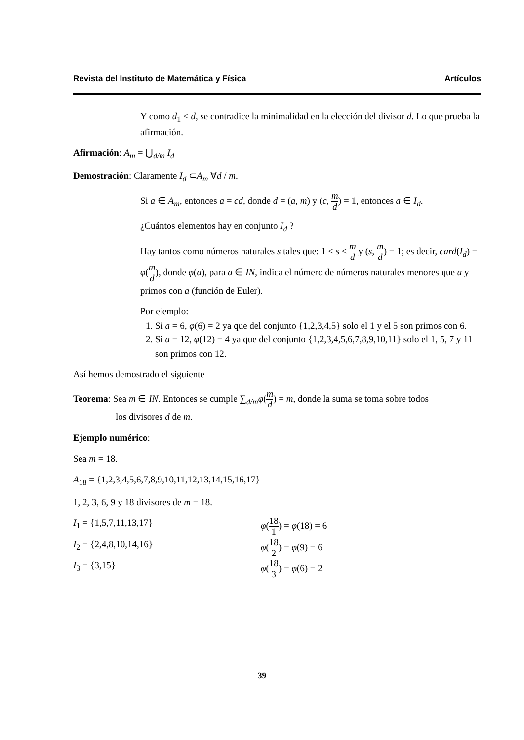Revista del Instituto de Matemática y Física Artículos
Y como d<sub>1</sub> < d, se contradice la minimalidad en la elección del divisor d. Lo que prueba la afirmación.
Afirmación: A<sub>m</sub> = ⋃<sub>d/m</sub> I<sub>d</sub>
Demostración: Claramente I<sub>d</sub> ⊂A<sub>m</sub> ∀d / m.
Si a ∈ A<sub>m</sub>, entonces a = cd, donde d = (a, m) y (c, m d) = 1, entonces a ∈ I<sub>d</sub>.
¿Cuántos elementos hay en conjunto I<sub>d</sub> ?
Hay tantos como números naturales s tales que: 1 ≤ s ≤ m d y (s, m d) = 1; es decir, card(I<sub>d</sub>) = φ(m d), donde φ(a), para a ∈ IN, indica el número de números naturales menores que a y primos con a (función de Euler).
Por ejemplo:
1. Si a = 6, φ(6) = 2 ya que del conjunto {1,2,3,4,5} solo el 1 y el 5 son primos con 6.
2. Si a = 12, φ(12) = 4 ya que del conjunto {1,2,3,4,5,6,7,8,9,10,11} solo el 1, 5, 7 y 11 son primos con 12.
Así hemos demostrado el siguiente
Teorema: Sea m ∈ IN. Entonces se cumple ∑<sub>d/m</sub>φ(m d) = m, donde la suma se toma sobre todos
los divisores d de m.
Ejemplo numérico:
Sea m = 18.
A<sub>18</sub> = {1,2,3,4,5,6,7,8,9,10,11,12,13,14,15,16,17}
1, 2, 3, 6, 9 y 18 divisores de m = 18.
I<sub>1</sub> = {1,5,7,11,13,17} φ(18 1) = φ(18) = 6
I<sub>2</sub> = {2,4,8,10,14,16} φ(18 2) = φ(9) = 6
I<sub>3</sub> = {3,15} φ(18 3) = φ(6) = 2
39